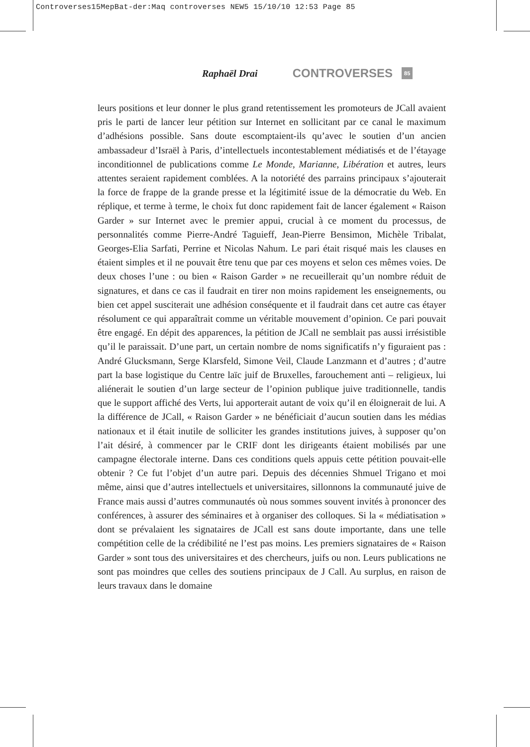Controverses15MepBat-der:Maq controverses NEW5 15/10/10 12:53 Page 85
Raphaël Drai CONTROVERSES 85
leurs positions et leur donner le plus grand retentissement les promoteurs de JCall avaient pris le parti de lancer leur pétition sur Internet en sollicitant par ce canal le maximum d’adhésions possible. Sans doute escomptaient-ils qu’avec le soutien d’un ancien ambassadeur d’Israël à Paris, d’intellectuels incontestablement médiatisés et de l’étayage inconditionnel de publications comme Le Monde, Marianne, Libération et autres, leurs attentes seraient rapidement comblées. A la notoriété des parrains principaux s’ajouterait la force de frappe de la grande presse et la légitimité issue de la démocratie du Web. En réplique, et terme à terme, le choix fut donc rapidement fait de lancer également « Raison Garder » sur Internet avec le premier appui, crucial à ce moment du processus, de personnalités comme Pierre-André Taguieff, Jean-Pierre Bensimon, Michèle Tribalat, Georges-Elia Sarfati, Perrine et Nicolas Nahum. Le pari était risqué mais les clauses en étaient simples et il ne pouvait être tenu que par ces moyens et selon ces mêmes voies. De deux choses l’une : ou bien « Raison Garder » ne recueillerait qu’un nombre réduit de signatures, et dans ce cas il faudrait en tirer non moins rapidement les enseignements, ou bien cet appel susciterait une adhésion conséquente et il faudrait dans cet autre cas étayer résolument ce qui apparaîtrait comme un véritable mouvement d’opinion. Ce pari pouvait être engagé. En dépit des apparences, la pétition de JCall ne semblait pas aussi irrésistible qu’il le paraissait. D’une part, un certain nombre de noms significatifs n’y figuraient pas : André Glucksmann, Serge Klarsfeld, Simone Veil, Claude Lanzmann et d’autres ; d’autre part la base logistique du Centre laïc juif de Bruxelles, farouchement anti – religieux, lui aliénerait le soutien d’un large secteur de l’opinion publique juive traditionnelle, tandis que le support affiché des Verts, lui apporterait autant de voix qu’il en éloignerait de lui. A la différence de JCall, « Raison Garder » ne bénéficiait d’aucun soutien dans les médias nationaux et il était inutile de solliciter les grandes institutions juives, à supposer qu’on l’ait désiré, à commencer par le CRIF dont les dirigeants étaient mobilisés par une campagne électorale interne. Dans ces conditions quels appuis cette pétition pouvait-elle obtenir ? Ce fut l’objet d’un autre pari. Depuis des décennies Shmuel Trigano et moi même, ainsi que d’autres intellectuels et universitaires, sillonnons la communauté juive de France mais aussi d’autres communautés où nous sommes souvent invités à prononcer des conférences, à assurer des séminaires et à organiser des colloques. Si la « médiatisation » dont se prévalaient les signataires de JCall est sans doute importante, dans une telle compétition celle de la crédibilité ne l’est pas moins. Les premiers signataires de « Raison Garder » sont tous des universitaires et des chercheurs, juifs ou non. Leurs publications ne sont pas moindres que celles des soutiens principaux de J Call. Au surplus, en raison de leurs travaux dans le domaine